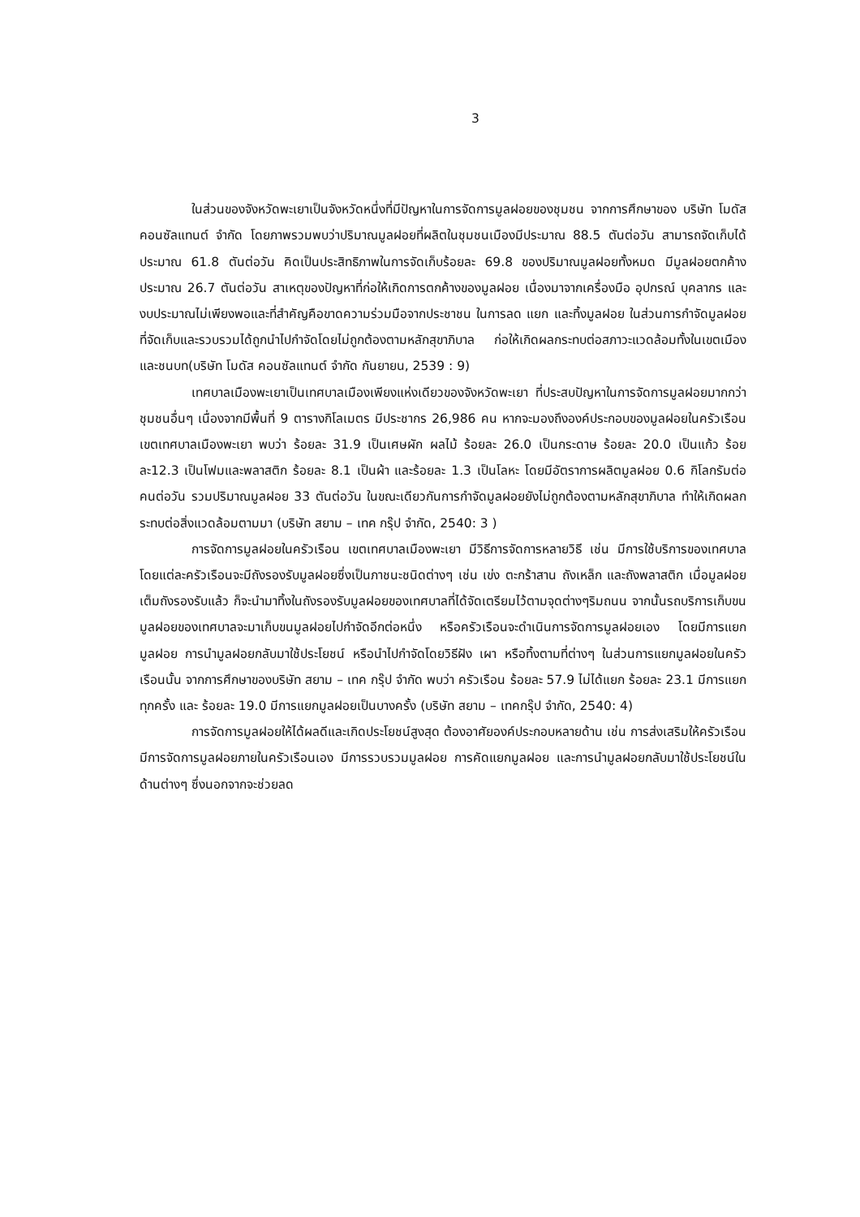3
ในส่วนของจังหวัดพะเยาเป็นจังหวัดหนึ่งที่มีปัญหาในการจัดการมูลฝอยของชุมชน จากการศึกษาของ บริษัท โมดัส คอนซัลแทนต์ จำกัด โดยภาพรวมพบว่าปริมาณมูลฝอยที่ผลิตในชุมชนเมืองมีประมาณ 88.5 ตันต่อวัน สามารถจัดเก็บได้ประมาณ 61.8 ตันต่อวัน คิดเป็นประสิทธิภาพในการจัดเก็บร้อยละ 69.8 ของปริมาณมูลฝอยทั้งหมด มีมูลฝอยตกค้างประมาณ 26.7 ตันต่อวัน สาเหตุของปัญหาที่ก่อให้เกิดการตกค้างของมูลฝอย เนื่องมาจากเครื่องมือ อุปกรณ์ บุคลากร และงบประมาณไม่เพียงพอและที่สำคัญคือขาดความร่วมมือจากประชาชน ในการลด แยก และทิ้งมูลฝอย ในส่วนการกำจัดมูลฝอยที่จัดเก็บและรวบรวมได้ถูกนำไปกำจัดโดยไม่ถูกต้องตามหลักสุขาภิบาล ก่อให้เกิดผลกระทบต่อสภาวะแวดล้อมทั้งในเขตเมืองและชนบท(บริษัท โมดัส คอนซัลแทนต์ จำกัด กันยายน, 2539 : 9)
เทศบาลเมืองพะเยาเป็นเทศบาลเมืองเพียงแห่งเดียวของจังหวัดพะเยา ที่ประสบปัญหาในการจัดการมูลฝอยมากกว่าชุมชนอื่นๆ เนื่องจากมีพื้นที่ 9 ตารางกิโลเมตร มีประชากร 26,986 คน หากจะมองถึงองค์ประกอบของมูลฝอยในครัวเรือนเขตเทศบาลเมืองพะเยา พบว่า ร้อยละ 31.9 เป็นเศษผัก ผลไม้ ร้อยละ 26.0 เป็นกระดาษ ร้อยละ 20.0 เป็นแก้ว ร้อยละ12.3 เป็นโฟมและพลาสติก ร้อยละ 8.1 เป็นผ้า และร้อยละ 1.3 เป็นโลหะ โดยมีอัตราการผลิตมูลฝอย 0.6 กิโลกรัมต่อคนต่อวัน รวมปริมาณมูลฝอย 33 ตันต่อวัน ในขณะเดียวกันการกำจัดมูลฝอยยังไม่ถูกต้องตามหลักสุขาภิบาล ทำให้เกิดผลกระทบต่อสิ่งแวดล้อมตามมา (บริษัท สยาม – เทค กรุ๊ป จำกัด, 2540: 3 )
การจัดการมูลฝอยในครัวเรือน เขตเทศบาลเมืองพะเยา มีวิธีการจัดการหลายวิธี เช่น มีการใช้บริการของเทศบาล โดยแต่ละครัวเรือนจะมีถังรองรับมูลฝอยซึ่งเป็นภาชนะชนิดต่างๆ เช่น เข่ง ตะกร้าสาน ถังเหล็ก และถังพลาสติก เมื่อมูลฝอยเต็มถังรองรับแล้ว ก็จะนำมาทิ้งในถังรองรับมูลฝอยของเทศบาลที่ได้จัดเตรียมไว้ตามจุดต่างๆริมถนน จากนั้นรถบริการเก็บขนมูลฝอยของเทศบาลจะมาเก็บขนมูลฝอยไปกำจัดอีกต่อหนึ่ง หรือครัวเรือนจะดำเนินการจัดการมูลฝอยเอง โดยมีการแยกมูลฝอย การนำมูลฝอยกลับมาใช้ประโยชน์ หรือนำไปกำจัดโดยวิธีฝัง เผา หรือทิ้งตามที่ต่างๆ ในส่วนการแยกมูลฝอยในครัวเรือนนั้น จากการศึกษาของบริษัท สยาม – เทค กรุ๊ป จำกัด พบว่า ครัวเรือน ร้อยละ 57.9 ไม่ได้แยก ร้อยละ 23.1 มีการแยกทุกครั้ง และ ร้อยละ 19.0 มีการแยกมูลฝอยเป็นบางครั้ง (บริษัท สยาม – เทคกรุ๊ป จำกัด, 2540: 4)
การจัดการมูลฝอยให้ได้ผลดีและเกิดประโยชน์สูงสุด ต้องอาศัยองค์ประกอบหลายด้าน เช่น การส่งเสริมให้ครัวเรือนมีการจัดการมูลฝอยภายในครัวเรือนเอง มีการรวบรวมมูลฝอย การคัดแยกมูลฝอย และการนำมูลฝอยกลับมาใช้ประโยชน์ในด้านต่างๆ ซึ่งนอกจากจะช่วยลด